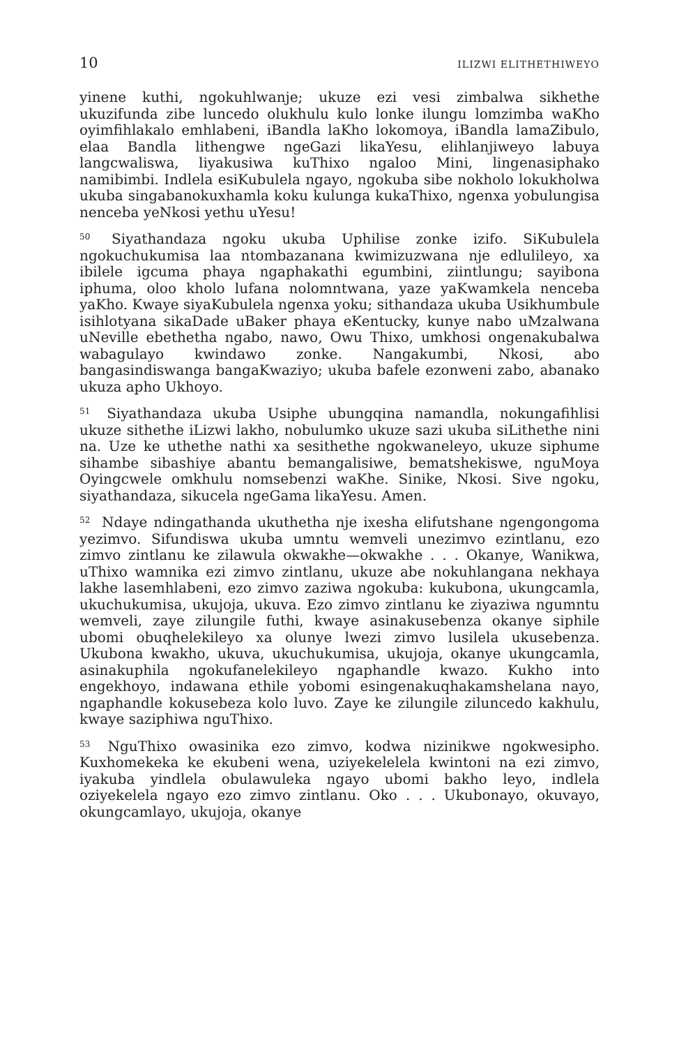10 ILIZWI ELITHETHIWEYO
yinene kuthi, ngokuhlwanje; ukuze ezi vesi zimbalwa sikhethe ukuzifunda zibe luncedo olukhulu kulo lonke ilungu lomzimba waKho oyimfihlakalo emhlabeni, iBandla laKho lokomoya, iBandla lamaZibulo, elaa Bandla lithengwe ngeGazi likaYesu, elihlanjiweyo labuya langcwaliswa, liyakusiwa kuThixo ngaloo Mini, lingenasiphako namibimbi. Indlela esiKubulela ngayo, ngokuba sibe nokholo lokukholwa ukuba singabanokuxhamla koku kulunga kukaThixo, ngenxa yobulungisa nenceba yeNkosi yethu uYesu!
<sup>50</sup> Siyathandaza ngoku ukuba Uphilise zonke izifo. SiKubulela ngokuchukumisa laa ntombazanana kwimizuzwana nje edlulileyo, xa ibilele igcuma phaya ngaphakathi egumbini, ziintlungu; sayibona iphuma, oloo kholo lufana nolomntwana, yaze yaKwamkela nenceba yaKho. Kwaye siyaKubulela ngenxa yoku; sithandaza ukuba Usikhumbule isihlotyana sikaDade uBaker phaya eKentucky, kunye nabo uMzalwana uNeville ebethetha ngabo, nawo, Owu Thixo, umkhosi ongenakubalwa wabagulayo kwindawo zonke. Nangakumbi, Nkosi, abo bangasindiswanga bangaKwaziyo; ukuba bafele ezonweni zabo, abanako ukuza apho Ukhoyo.
<sup>51</sup> Siyathandaza ukuba Usiphe ubungqina namandla, nokungafihlisi ukuze sithethe iLizwi lakho, nobulumko ukuze sazi ukuba siLithethe nini na. Uze ke uthethe nathi xa sesithethe ngokwaneleyo, ukuze siphume sihambe sibashiye abantu bemangalisiwe, bematshekiswe, nguMoya Oyingcwele omkhulu nomsebenzi waKhe. Sinike, Nkosi. Sive ngoku, siyathandaza, sikucela ngeGama likaYesu. Amen.
<sup>52</sup> Ndaye ndingathanda ukuthetha nje ixesha elifutshane ngengongoma yezimvo. Sifundiswa ukuba umntu wemveli unezimvo ezintlanu, ezo zimvo zintlanu ke zilawula okwakhe—okwakhe . . . Okanye, Wanikwa, uThixo wamnika ezi zimvo zintlanu, ukuze abe nokuhlangana nekhaya lakhe lasemhlabeni, ezo zimvo zaziwa ngokuba: kukubona, ukungcamla, ukuchukumisa, ukujoja, ukuva. Ezo zimvo zintlanu ke ziyaziwa ngumntu wemveli, zaye zilungile futhi, kwaye asinakusebenza okanye siphile ubomi obuqhelekileyo xa olunye lwezi zimvo lusilela ukusebenza. Ukubona kwakho, ukuva, ukuchukumisa, ukujoja, okanye ukungcamla, asinakuphila ngokufanelekileyo ngaphandle kwazo. Kukho into engekhoyo, indawana ethile yobomi esingenakuqhakamshelana nayo, ngaphandle kokusebeza kolo luvo. Zaye ke zilungile ziluncedo kakhulu, kwaye saziphiwa nguThixo.
<sup>53</sup> NguThixo owasinika ezo zimvo, kodwa nizinikwe ngokwesipho. Kuxhomekeka ke ekubeni wena, uziyekelelela kwintoni na ezi zimvo, iyakuba yindlela obulawuleka ngayo ubomi bakho leyo, indlela oziyekelela ngayo ezo zimvo zintlanu. Oko . . . Ukubonayo, okuvayo, okungcamlayo, ukujoja, okanye